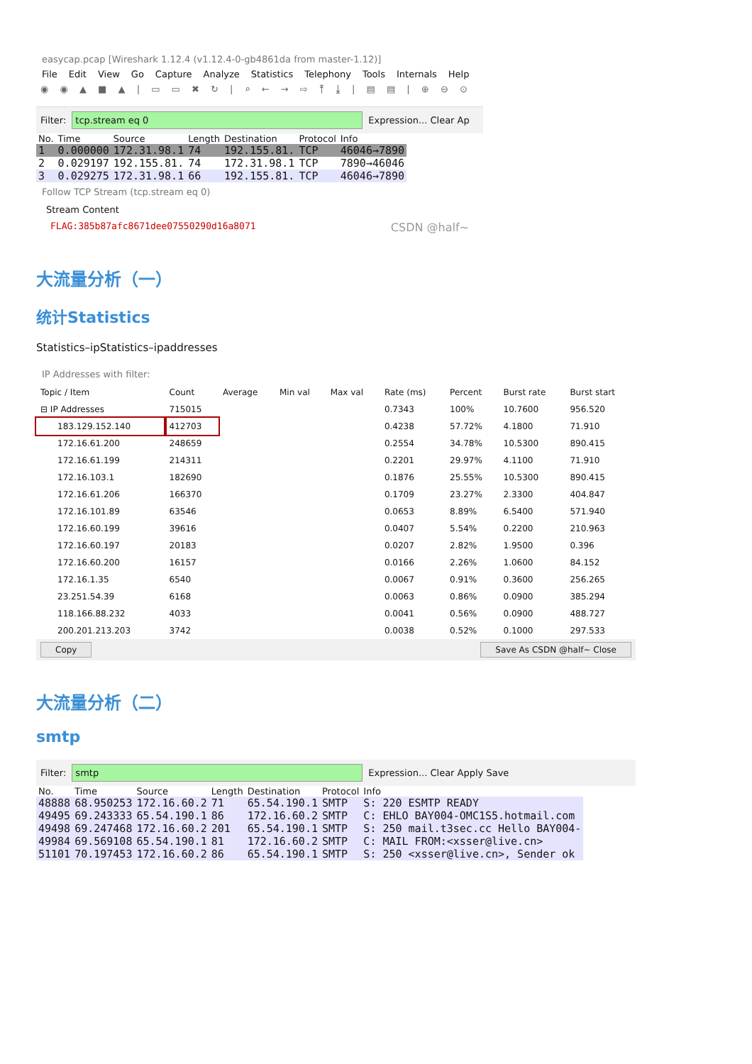easycap.pcap [Wireshark 1.12.4 (v1.12.4-0-gb4861da from master-1.12)]
File Edit View Go Capture Analyze Statistics Telephony Tools Internals Help
◉ ◉ ▲ ■ ▲ | ▭ ▭ ✖ ↻ | ⌕ ← → ⇨ ⤒ ⤓ | ▤ ▤ | ⊕ ⊖ ⊙
Filter:
tcp.stream eq 0
Expression... Clear Ap
| No. | Time | Source | Length | Destination | Protocol | Info |
| --- | --- | --- | --- | --- | --- | --- |
| 1 | 0.000000 | 172.31.98.1 | 74 | 192.155.81. | TCP | 46046→7890 |
| 2 | 0.029197 | 192.155.81. | 74 | 172.31.98.1 | TCP | 7890→46046 |
| 3 | 0.029275 | 172.31.98.1 | 66 | 192.155.81. | TCP | 46046→7890 |
Follow TCP Stream (tcp.stream eq 0)
Stream Content
FLAG:385b87afc8671dee07550290d16a8071 CSDN @half~
大流量分析（一）
统计Statistics
Statistics–ipStatistics–ipaddresses
IP Addresses with filter:
| Topic / Item | Count | Average | Min val | Max val | Rate (ms) | Percent | Burst rate | Burst start |
| --- | --- | --- | --- | --- | --- | --- | --- | --- |
| ⊟ IP Addresses | 715015 | | | | 0.7343 | 100% | 10.7600 | 956.520 |
| 183.129.152.140 | 412703 | | | | 0.4238 | 57.72% | 4.1800 | 71.910 |
| 172.16.61.200 | 248659 | | | | 0.2554 | 34.78% | 10.5300 | 890.415 |
| 172.16.61.199 | 214311 | | | | 0.2201 | 29.97% | 4.1100 | 71.910 |
| 172.16.103.1 | 182690 | | | | 0.1876 | 25.55% | 10.5300 | 890.415 |
| 172.16.61.206 | 166370 | | | | 0.1709 | 23.27% | 2.3300 | 404.847 |
| 172.16.101.89 | 63546 | | | | 0.0653 | 8.89% | 6.5400 | 571.940 |
| 172.16.60.199 | 39616 | | | | 0.0407 | 5.54% | 0.2200 | 210.963 |
| 172.16.60.197 | 20183 | | | | 0.0207 | 2.82% | 1.9500 | 0.396 |
| 172.16.60.200 | 16157 | | | | 0.0166 | 2.26% | 1.0600 | 84.152 |
| 172.16.1.35 | 6540 | | | | 0.0067 | 0.91% | 0.3600 | 256.265 |
| 23.251.54.39 | 6168 | | | | 0.0063 | 0.86% | 0.0900 | 385.294 |
| 118.166.88.232 | 4033 | | | | 0.0041 | 0.56% | 0.0900 | 488.727 |
| 200.201.213.203 | 3742 | | | | 0.0038 | 0.52% | 0.1000 | 297.533 |
Copy Save As CSDN @half~ Close
大流量分析（二）
smtp
Filter:
smtp
Expression... Clear Apply Save
| No. | Time | Source | Length | Destination | Protocol | Info |
| --- | --- | --- | --- | --- | --- | --- |
| 48888 | 68.950253 | 172.16.60.2 | 71 | 65.54.190.1 | SMTP | S: 220 ESMTP READY |
| 49495 | 69.243333 | 65.54.190.1 | 86 | 172.16.60.2 | SMTP | C: EHLO BAY004-OMC1S5.hotmail.com |
| 49498 | 69.247468 | 172.16.60.2 | 201 | 65.54.190.1 | SMTP | S: 250 mail.t3sec.cc Hello BAY004- |
| 49984 | 69.569108 | 65.54.190.1 | 81 | 172.16.60.2 | SMTP | C: MAIL FROM:<xsser@live.cn> |
| 51101 | 70.197453 | 172.16.60.2 | 86 | 65.54.190.1 | SMTP | S: 250 <xsser@live.cn>, Sender ok |